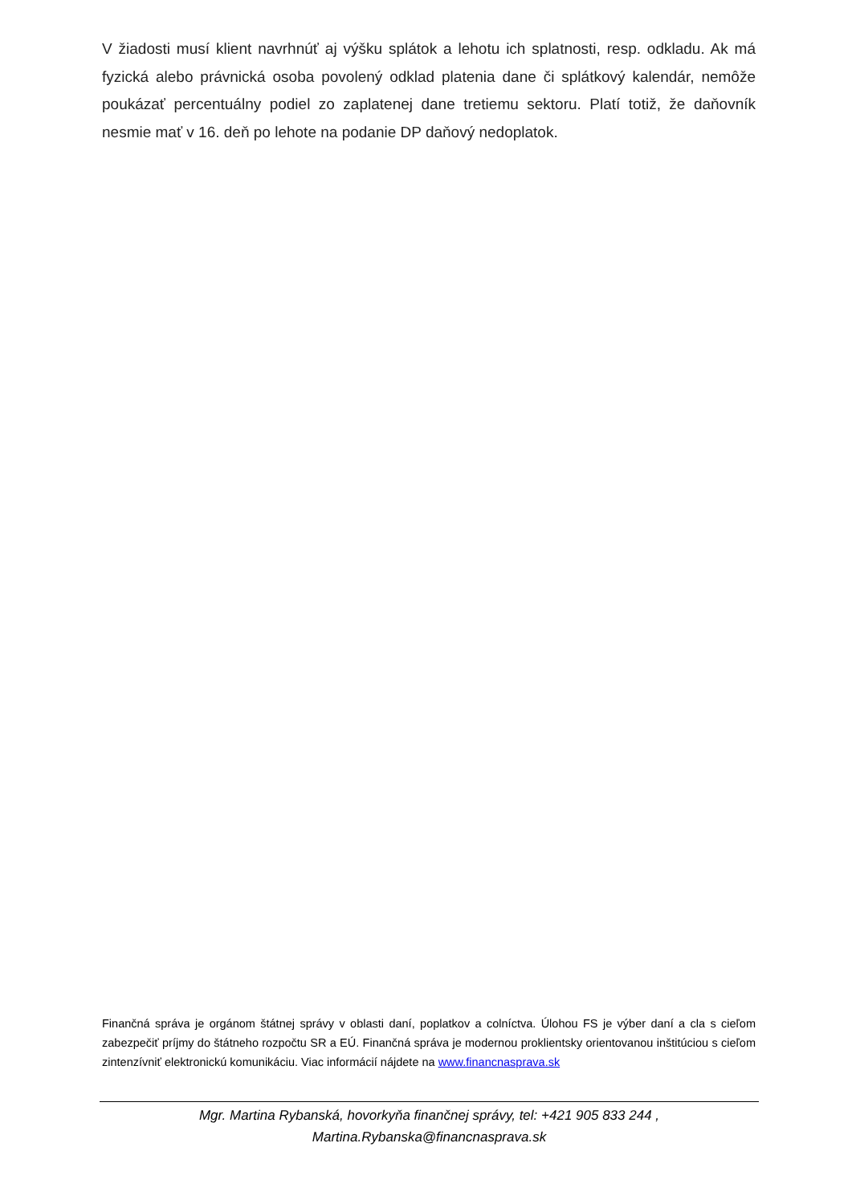V žiadosti musí klient navrhnúť aj výšku splátok a lehotu ich splatnosti, resp. odkladu. Ak má fyzická alebo právnická osoba povolený odklad platenia dane či splátkový kalendár, nemôže poukázať percentuálny podiel zo zaplatenej dane tretiemu sektoru. Platí totiž, že daňovník nesmie mať v 16. deň po lehote na podanie DP daňový nedoplatok.
Finančná správa je orgánom štátnej správy v oblasti daní, poplatkov a colníctva. Úlohou FS je výber daní a cla s cieľom zabezpečiť príjmy do štátneho rozpočtu SR a EÚ. Finančná správa je modernou proklientsky orientovanou inštitúciou s cieľom zintenzívniť elektronickú komunikáciu. Viac informácií nájdete na www.financnasprava.sk
Mgr. Martina Rybanská, hovorkyňa finančnej správy, tel: +421 905 833 244 ,
Martina.Rybanska@financnasprava.sk